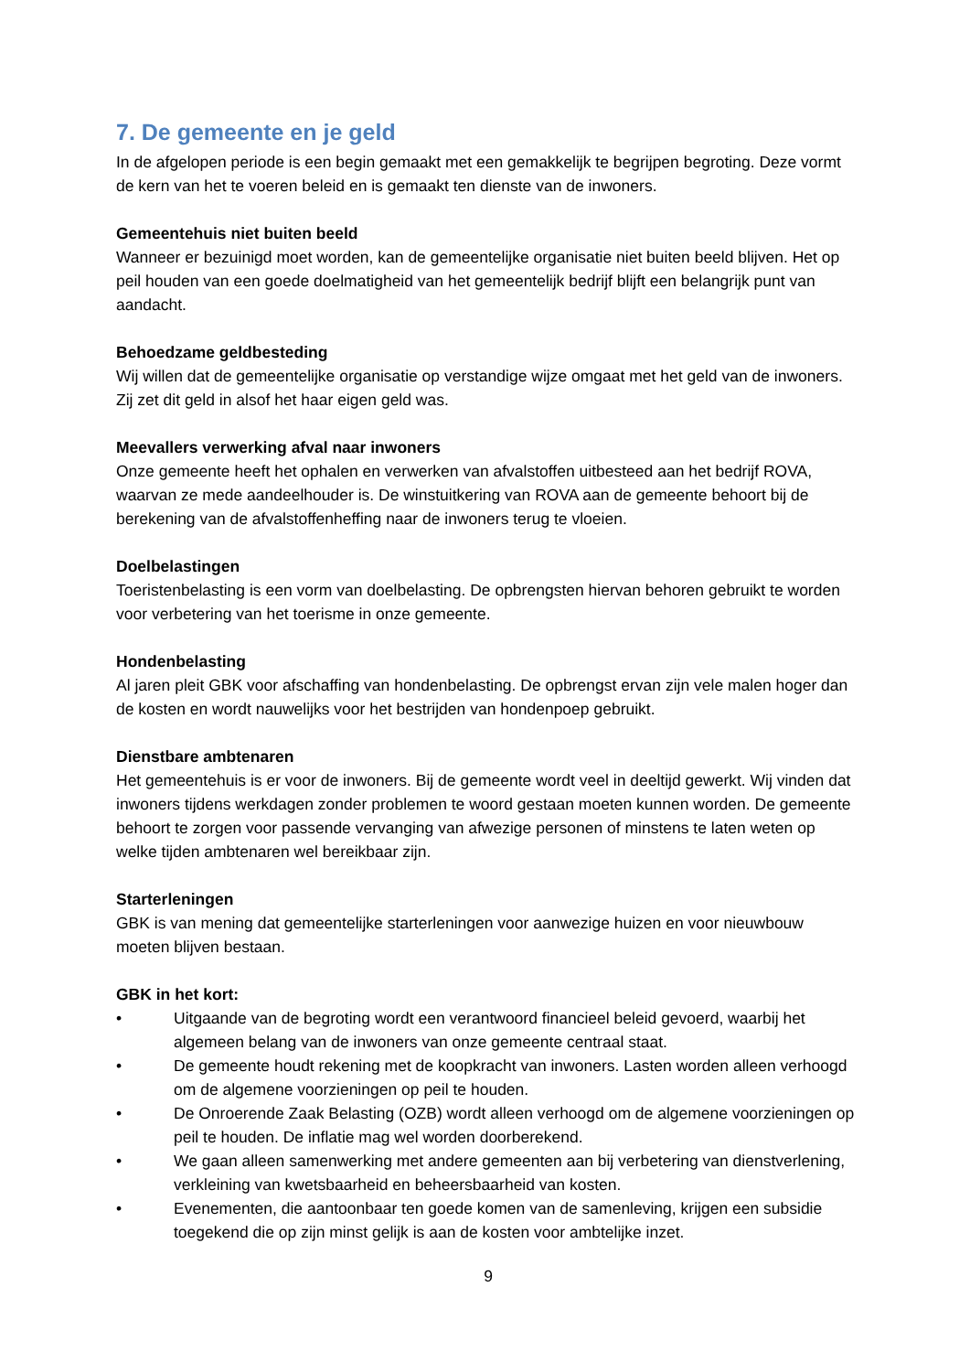7. De gemeente en je geld
In de afgelopen periode is een begin gemaakt met een gemakkelijk te begrijpen begroting. Deze vormt de kern van het te voeren beleid en is gemaakt ten dienste van de inwoners.
Gemeentehuis niet buiten beeld
Wanneer er bezuinigd moet worden, kan de gemeentelijke organisatie niet buiten beeld blijven. Het op peil houden van een goede doelmatigheid van het gemeentelijk bedrijf blijft een belangrijk punt van aandacht.
Behoedzame geldbesteding
Wij willen dat de gemeentelijke organisatie op verstandige wijze omgaat met het geld van de inwoners. Zij zet dit geld in alsof het haar eigen geld was.
Meevallers verwerking afval naar inwoners
Onze gemeente heeft het ophalen en verwerken van afvalstoffen uitbesteed aan het bedrijf ROVA, waarvan ze mede aandeelhouder is. De winstuitkering van ROVA aan de gemeente behoort bij de berekening van de afvalstoffenheffing naar de inwoners terug te vloeien.
Doelbelastingen
Toeristenbelasting is een vorm van doelbelasting. De opbrengsten hiervan behoren gebruikt te worden voor verbetering van het toerisme in onze gemeente.
Hondenbelasting
Al jaren pleit GBK voor afschaffing van hondenbelasting. De opbrengst ervan zijn vele malen hoger dan de kosten en wordt nauwelijks voor het bestrijden van hondenpoep gebruikt.
Dienstbare ambtenaren
Het gemeentehuis is er voor de inwoners. Bij de gemeente wordt veel in deeltijd gewerkt. Wij vinden dat inwoners tijdens werkdagen zonder problemen te woord gestaan moeten kunnen worden. De gemeente behoort te zorgen voor passende vervanging van afwezige personen of minstens te laten weten op welke tijden ambtenaren wel bereikbaar zijn.
Starterleningen
GBK is van mening dat gemeentelijke starterleningen voor aanwezige huizen en voor nieuwbouw moeten blijven bestaan.
GBK in het kort:
• Uitgaande van de begroting wordt een verantwoord financieel beleid gevoerd, waarbij het algemeen belang van de inwoners van onze gemeente centraal staat.
• De gemeente houdt rekening met de koopkracht van inwoners. Lasten worden alleen verhoogd om de algemene voorzieningen op peil te houden.
• De Onroerende Zaak Belasting (OZB) wordt alleen verhoogd om de algemene voorzieningen op peil te houden. De inflatie mag wel worden doorberekend.
• We gaan alleen samenwerking met andere gemeenten aan bij verbetering van dienstverlening, verkleining van kwetsbaarheid en beheersbaarheid van kosten.
• Evenementen, die aantoonbaar ten goede komen van de samenleving, krijgen een subsidie toegekend die op zijn minst gelijk is aan de kosten voor ambtelijke inzet.
9